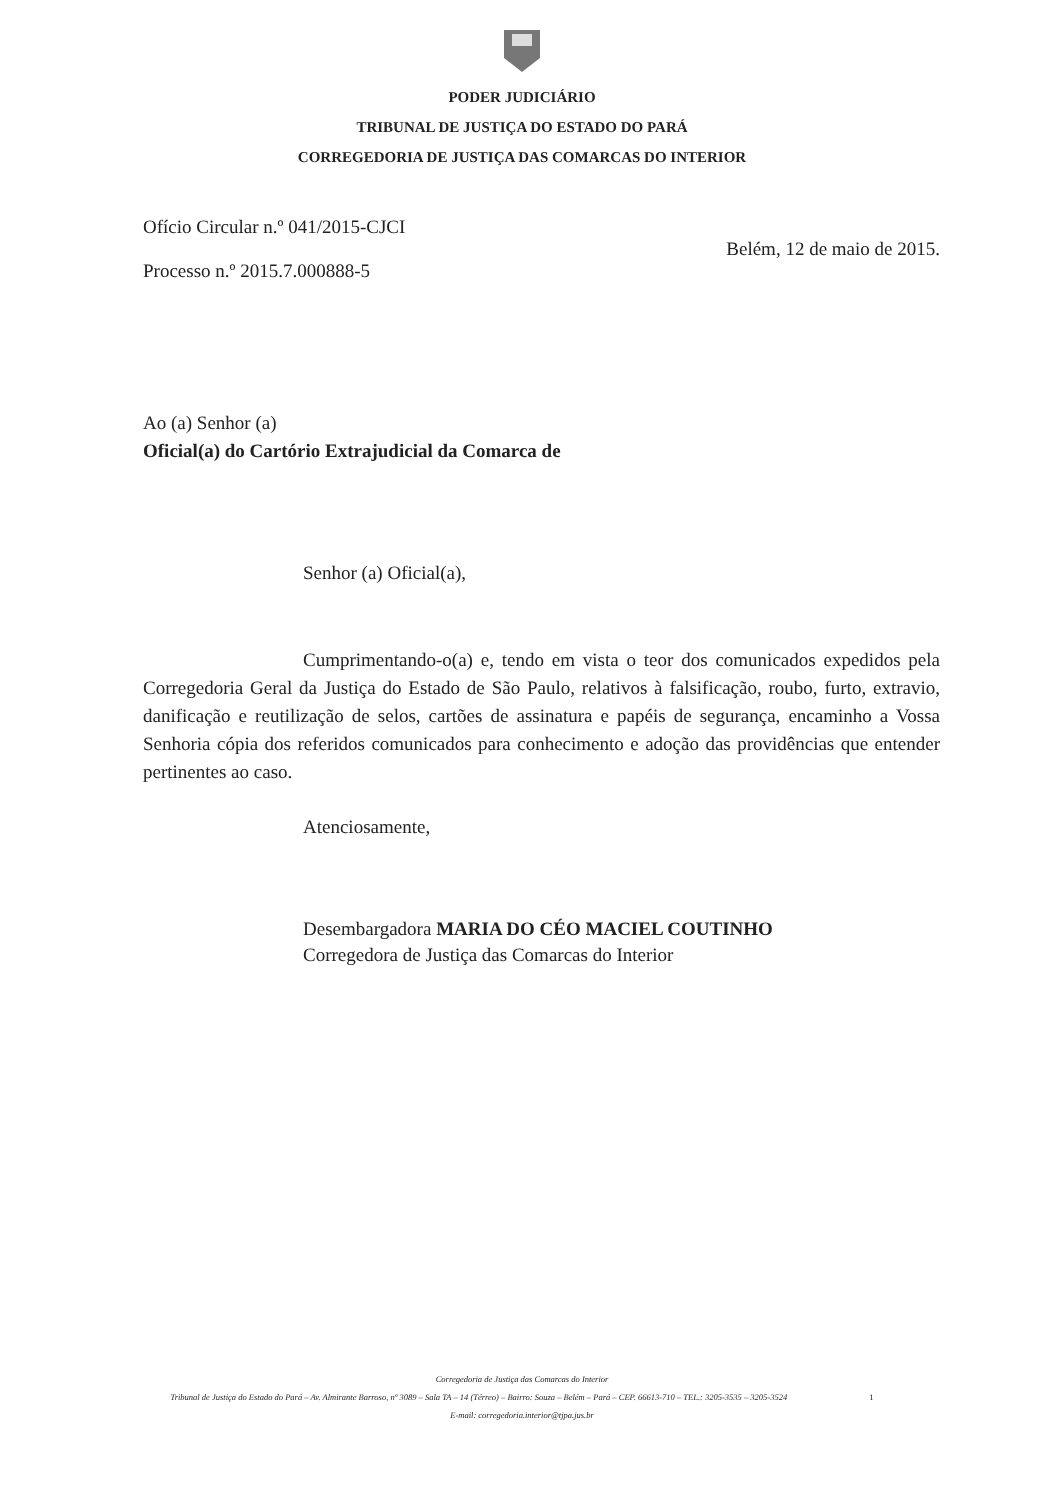PODER JUDICIÁRIO
TRIBUNAL DE JUSTIÇA DO ESTADO DO PARÁ
CORREGEDORIA DE JUSTIÇA DAS COMARCAS DO INTERIOR
Ofício Circular n.º 041/2015-CJCI
Processo n.º 2015.7.000888-5
Belém, 12 de maio de 2015.
Ao (a) Senhor (a)
Oficial(a) do Cartório Extrajudicial da Comarca de
Senhor (a) Oficial(a),
Cumprimentando-o(a) e, tendo em vista o teor dos comunicados expedidos pela Corregedoria Geral da Justiça do Estado de São Paulo, relativos à falsificação, roubo, furto, extravio, danificação e reutilização de selos, cartões de assinatura e papéis de segurança, encaminho a Vossa Senhoria cópia dos referidos comunicados para conhecimento e adoção das providências que entender pertinentes ao caso.
Atenciosamente,
Desembargadora MARIA DO CÉO MACIEL COUTINHO
Corregedora de Justiça das Comarcas do Interior
Corregedoria de Justiça das Comarcas do Interior
Tribunal de Justiça do Estado do Pará – Av. Almirante Barroso, nº 3089 – Sala TA – 14 (Térreo) – Bairro: Souza – Belém – Pará – CEP. 66613-710 – TEL.: 3205-3535 – 3205-3524 1
E-mail: corregedoria.interior@tjpa.jus.br